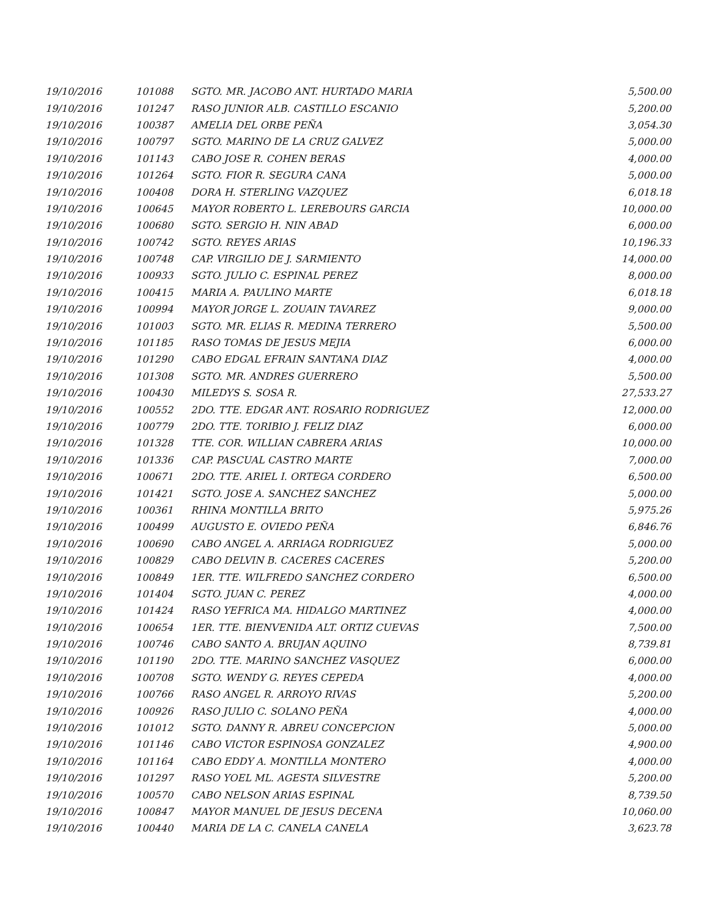| 19/10/2016 | 101088 | SGTO. MR. JACOBO ANT. HURTADO MARIA | 5,500.00 |
| 19/10/2016 | 101247 | RASO JUNIOR ALB. CASTILLO ESCANIO | 5,200.00 |
| 19/10/2016 | 100387 | AMELIA DEL ORBE PEÑA | 3,054.30 |
| 19/10/2016 | 100797 | SGTO. MARINO DE LA CRUZ GALVEZ | 5,000.00 |
| 19/10/2016 | 101143 | CABO JOSE R. COHEN BERAS | 4,000.00 |
| 19/10/2016 | 101264 | SGTO. FIOR R. SEGURA CANA | 5,000.00 |
| 19/10/2016 | 100408 | DORA H. STERLING VAZQUEZ | 6,018.18 |
| 19/10/2016 | 100645 | MAYOR ROBERTO L. LEREBOURS GARCIA | 10,000.00 |
| 19/10/2016 | 100680 | SGTO. SERGIO H. NIN ABAD | 6,000.00 |
| 19/10/2016 | 100742 | SGTO. REYES ARIAS | 10,196.33 |
| 19/10/2016 | 100748 | CAP. VIRGILIO DE J. SARMIENTO | 14,000.00 |
| 19/10/2016 | 100933 | SGTO. JULIO C. ESPINAL PEREZ | 8,000.00 |
| 19/10/2016 | 100415 | MARIA A. PAULINO MARTE | 6,018.18 |
| 19/10/2016 | 100994 | MAYOR JORGE L. ZOUAIN TAVAREZ | 9,000.00 |
| 19/10/2016 | 101003 | SGTO. MR. ELIAS R. MEDINA TERRERO | 5,500.00 |
| 19/10/2016 | 101185 | RASO TOMAS DE JESUS MEJIA | 6,000.00 |
| 19/10/2016 | 101290 | CABO EDGAL EFRAIN SANTANA DIAZ | 4,000.00 |
| 19/10/2016 | 101308 | SGTO. MR. ANDRES GUERRERO | 5,500.00 |
| 19/10/2016 | 100430 | MILEDYS S. SOSA R. | 27,533.27 |
| 19/10/2016 | 100552 | 2DO. TTE. EDGAR ANT. ROSARIO RODRIGUEZ | 12,000.00 |
| 19/10/2016 | 100779 | 2DO. TTE. TORIBIO J. FELIZ DIAZ | 6,000.00 |
| 19/10/2016 | 101328 | TTE. COR. WILLIAN CABRERA ARIAS | 10,000.00 |
| 19/10/2016 | 101336 | CAP. PASCUAL CASTRO MARTE | 7,000.00 |
| 19/10/2016 | 100671 | 2DO. TTE. ARIEL I. ORTEGA CORDERO | 6,500.00 |
| 19/10/2016 | 101421 | SGTO. JOSE A. SANCHEZ SANCHEZ | 5,000.00 |
| 19/10/2016 | 100361 | RHINA MONTILLA BRITO | 5,975.26 |
| 19/10/2016 | 100499 | AUGUSTO E. OVIEDO PEÑA | 6,846.76 |
| 19/10/2016 | 100690 | CABO ANGEL A. ARRIAGA RODRIGUEZ | 5,000.00 |
| 19/10/2016 | 100829 | CABO DELVIN B. CACERES CACERES | 5,200.00 |
| 19/10/2016 | 100849 | 1ER. TTE. WILFREDO SANCHEZ CORDERO | 6,500.00 |
| 19/10/2016 | 101404 | SGTO. JUAN C. PEREZ | 4,000.00 |
| 19/10/2016 | 101424 | RASO YEFRICA MA. HIDALGO MARTINEZ | 4,000.00 |
| 19/10/2016 | 100654 | 1ER. TTE. BIENVENIDA ALT. ORTIZ CUEVAS | 7,500.00 |
| 19/10/2016 | 100746 | CABO SANTO A. BRUJAN AQUINO | 8,739.81 |
| 19/10/2016 | 101190 | 2DO. TTE. MARINO SANCHEZ VASQUEZ | 6,000.00 |
| 19/10/2016 | 100708 | SGTO. WENDY G. REYES CEPEDA | 4,000.00 |
| 19/10/2016 | 100766 | RASO ANGEL R. ARROYO RIVAS | 5,200.00 |
| 19/10/2016 | 100926 | RASO JULIO C. SOLANO PEÑA | 4,000.00 |
| 19/10/2016 | 101012 | SGTO. DANNY R. ABREU CONCEPCION | 5,000.00 |
| 19/10/2016 | 101146 | CABO VICTOR ESPINOSA GONZALEZ | 4,900.00 |
| 19/10/2016 | 101164 | CABO EDDY A. MONTILLA MONTERO | 4,000.00 |
| 19/10/2016 | 101297 | RASO YOEL ML. AGESTA SILVESTRE | 5,200.00 |
| 19/10/2016 | 100570 | CABO NELSON ARIAS ESPINAL | 8,739.50 |
| 19/10/2016 | 100847 | MAYOR MANUEL DE JESUS DECENA | 10,060.00 |
| 19/10/2016 | 100440 | MARIA DE LA C. CANELA CANELA | 3,623.78 |